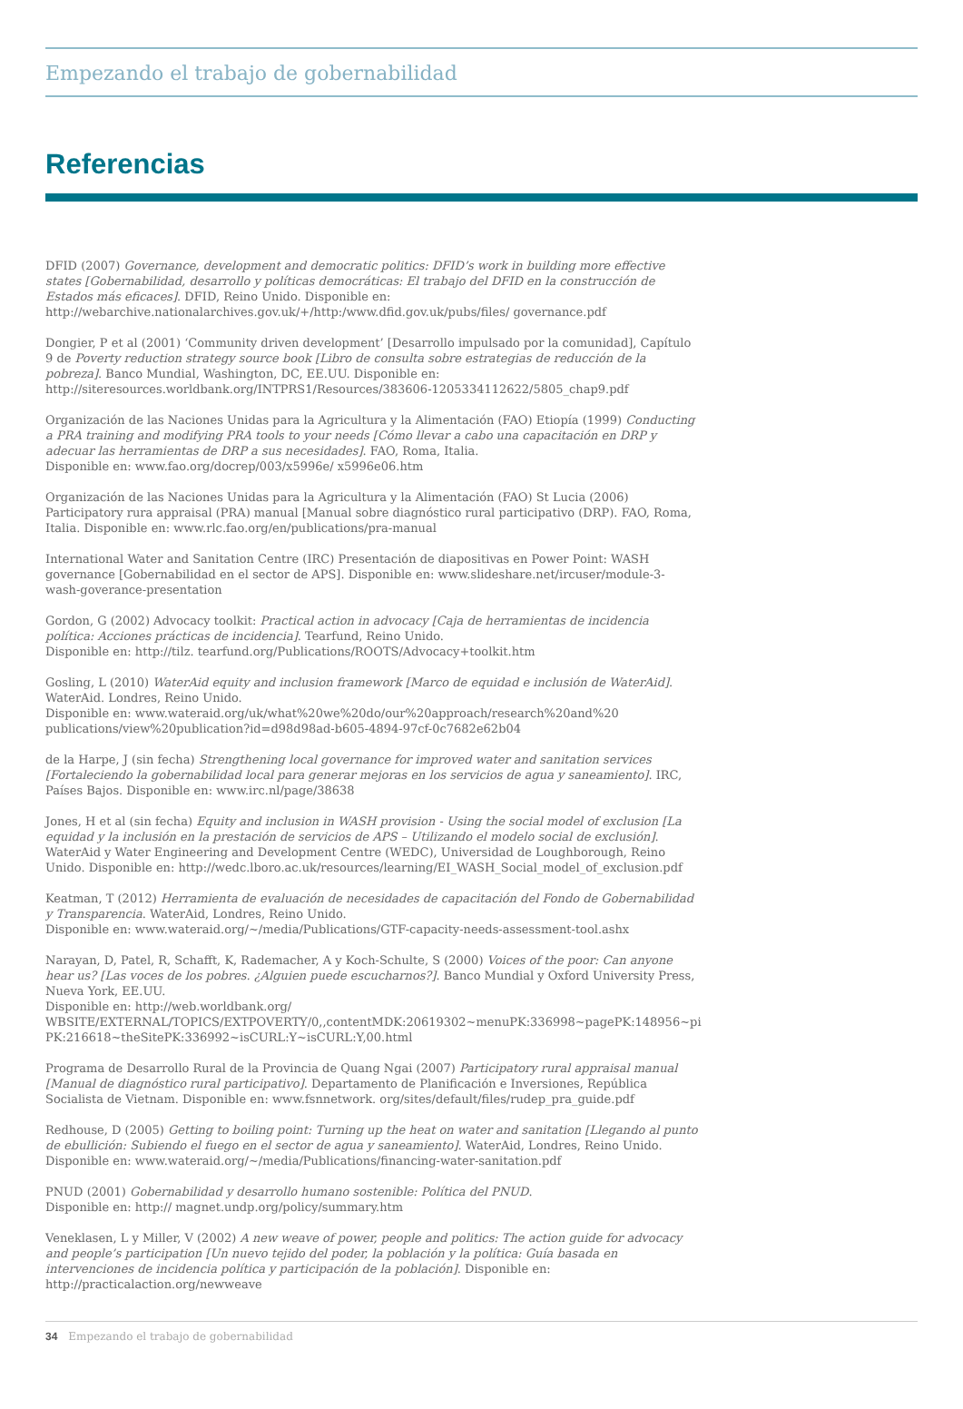Empezando el trabajo de gobernabilidad
Referencias
DFID (2007) Governance, development and democratic politics: DFID’s work in building more effective states [Gobernabilidad, desarrollo y políticas democráticas: El trabajo del DFID en la construcción de Estados más eficaces]. DFID, Reino Unido. Disponible en:
http://webarchive.nationalarchives.gov.uk/+/http:/www.dfid.gov.uk/pubs/files/ governance.pdf
Dongier, P et al (2001) ‘Community driven development’ [Desarrollo impulsado por la comunidad], Capítulo 9 de Poverty reduction strategy source book [Libro de consulta sobre estrategias de reducción de la pobreza]. Banco Mundial, Washington, DC, EE.UU. Disponible en:
http://siteresources.worldbank.org/INTPRS1/Resources/383606-1205334112622/5805_chap9.pdf
Organización de las Naciones Unidas para la Agricultura y la Alimentación (FAO) Etiopía (1999) Conducting a PRA training and modifying PRA tools to your needs [Cómo llevar a cabo una capacitación en DRP y adecuar las herramientas de DRP a sus necesidades]. FAO, Roma, Italia.
Disponible en: www.fao.org/docrep/003/x5996e/ x5996e06.htm
Organización de las Naciones Unidas para la Agricultura y la Alimentación (FAO) St Lucia (2006) Participatory rura appraisal (PRA) manual [Manual sobre diagnóstico rural participativo (DRP). FAO, Roma, Italia. Disponible en: www.rlc.fao.org/en/publications/pra-manual
International Water and Sanitation Centre (IRC) Presentación de diapositivas en Power Point: WASH governance [Gobernabilidad en el sector de APS]. Disponible en: www.slideshare.net/ircuser/module-3-wash-goverance-presentation
Gordon, G (2002) Advocacy toolkit: Practical action in advocacy [Caja de herramientas de incidencia política: Acciones prácticas de incidencia]. Tearfund, Reino Unido.
Disponible en: http://tilz. tearfund.org/Publications/ROOTS/Advocacy+toolkit.htm
Gosling, L (2010) WaterAid equity and inclusion framework [Marco de equidad e inclusión de WaterAid]. WaterAid. Londres, Reino Unido.
Disponible en: www.wateraid.org/uk/what%20we%20do/our%20approach/research%20and%20 publications/view%20publication?id=d98d98ad-b605-4894-97cf-0c7682e62b04
de la Harpe, J (sin fecha) Strengthening local governance for improved water and sanitation services [Fortaleciendo la gobernabilidad local para generar mejoras en los servicios de agua y saneamiento]. IRC, Países Bajos. Disponible en: www.irc.nl/page/38638
Jones, H et al (sin fecha) Equity and inclusion in WASH provision - Using the social model of exclusion [La equidad y la inclusión en la prestación de servicios de APS – Utilizando el modelo social de exclusión]. WaterAid y Water Engineering and Development Centre (WEDC), Universidad de Loughborough, Reino Unido. Disponible en: http://wedc.lboro.ac.uk/resources/learning/EI_WASH_Social_model_of_exclusion.pdf
Keatman, T (2012) Herramienta de evaluación de necesidades de capacitación del Fondo de Gobernabilidad y Transparencia. WaterAid, Londres, Reino Unido.
Disponible en: www.wateraid.org/~/media/Publications/GTF-capacity-needs-assessment-tool.ashx
Narayan, D, Patel, R, Schafft, K, Rademacher, A y Koch-Schulte, S (2000) Voices of the poor: Can anyone hear us? [Las voces de los pobres. ¿Alguien puede escucharnos?]. Banco Mundial y Oxford University Press, Nueva York, EE.UU.
Disponible en: http://web.worldbank.org/ WBSITE/EXTERNAL/TOPICS/EXTPOVERTY/0,,contentMDK:20619302~menuPK:336998~pagePK:148956~pi PK:216618~theSitePK:336992~isCURL:Y~isCURL:Y,00.html
Programa de Desarrollo Rural de la Provincia de Quang Ngai (2007) Participatory rural appraisal manual [Manual de diagnóstico rural participativo]. Departamento de Planificación e Inversiones, República Socialista de Vietnam. Disponible en: www.fsnnetwork. org/sites/default/files/rudep_pra_guide.pdf
Redhouse, D (2005) Getting to boiling point: Turning up the heat on water and sanitation [Llegando al punto de ebullición: Subiendo el fuego en el sector de agua y saneamiento]. WaterAid, Londres, Reino Unido.
Disponible en: www.wateraid.org/~/media/Publications/financing-water-sanitation.pdf
PNUD (2001) Gobernabilidad y desarrollo humano sostenible: Política del PNUD.
Disponible en: http:// magnet.undp.org/policy/summary.htm
Veneklasen, L y Miller, V (2002) A new weave of power, people and politics: The action guide for advocacy and people’s participation [Un nuevo tejido del poder, la población y la política: Guía basada en intervenciones de incidencia política y participación de la población]. Disponible en: http://practicalaction.org/newweave
34 Empezando el trabajo de gobernabilidad